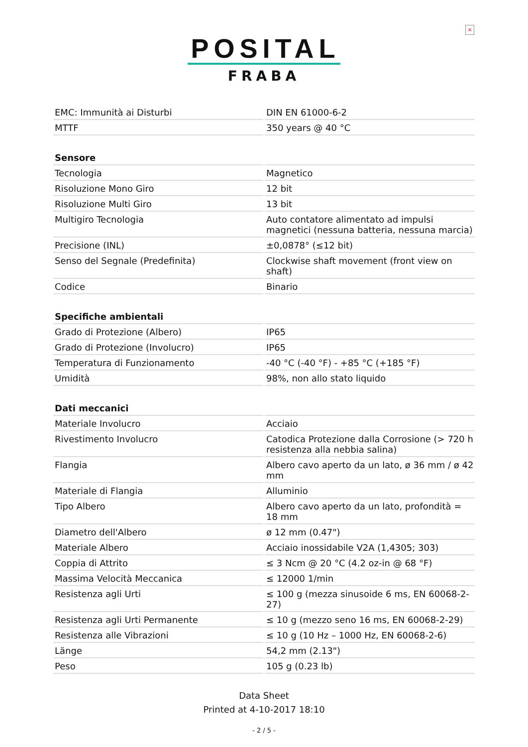×
POSITAL
FRABA
| EMC: Immunità ai Disturbi | DIN EN 61000-6-2 |
| MTTF | 350 years @ 40 °C |
| Sensore | |
| Tecnologia | Magnetico |
| Risoluzione Mono Giro | 12 bit |
| Risoluzione Multi Giro | 13 bit |
| Multigiro Tecnologia | Auto contatore alimentato ad impulsi magnetici (nessuna batteria, nessuna marcia) |
| Precisione (INL) | ±0,0878° (≤12 bit) |
| Senso del Segnale (Predefinita) | Clockwise shaft movement (front view on shaft) |
| Codice | Binario |
| Specifiche ambientali | |
| Grado di Protezione (Albero) | IP65 |
| Grado di Protezione (Involucro) | IP65 |
| Temperatura di Funzionamento | -40 °C (-40 °F) - +85 °C (+185 °F) |
| Umidità | 98%, non allo stato liquido |
| Dati meccanici | |
| Materiale Involucro | Acciaio |
| Rivestimento Involucro | Catodica Protezione dalla Corrosione (> 720 h resistenza alla nebbia salina) |
| Flangia | Albero cavo aperto da un lato, ø 36 mm / ø 42 mm |
| Materiale di Flangia | Alluminio |
| Tipo Albero | Albero cavo aperto da un lato, profondità = 18 mm |
| Diametro dell'Albero | ø 12 mm (0.47") |
| Materiale Albero | Acciaio inossidabile V2A (1,4305; 303) |
| Coppia di Attrito | ≤ 3 Ncm @ 20 °C (4.2 oz-in @ 68 °F) |
| Massima Velocità Meccanica | ≤ 12000 1/min |
| Resistenza agli Urti | ≤ 100 g (mezza sinusoide 6 ms, EN 60068-2-27) |
| Resistenza agli Urti Permanente | ≤ 10 g (mezzo seno 16 ms, EN 60068-2-29) |
| Resistenza alle Vibrazioni | ≤ 10 g (10 Hz – 1000 Hz, EN 60068-2-6) |
| Länge | 54,2 mm (2.13") |
| Peso | 105 g (0.23 lb) |
Data Sheet
Printed at 4-10-2017 18:10
- 2 / 5 -